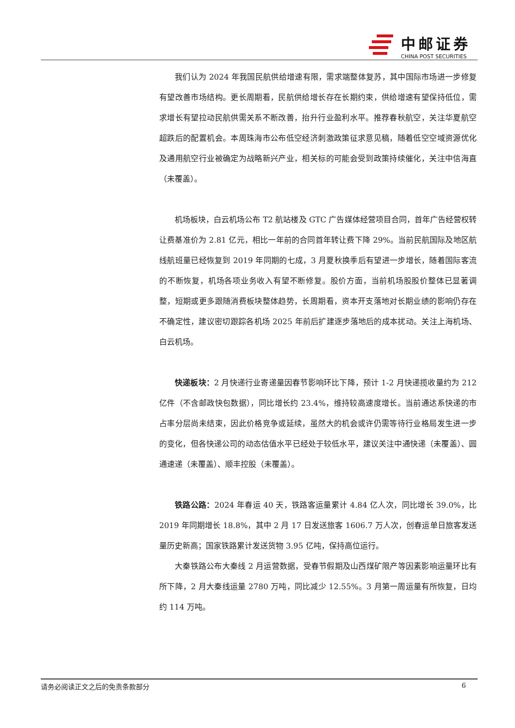中邮证券
CHINA POST SECURITIES
我们认为 2024 年我国民航供给增速有限，需求端整体复苏，其中国际市场进一步修复有望改善市场结构。更长周期看，民航供给增长存在长期约束，供给增速有望保持低位，需求增长有望拉动民航供需关系不断改善，抬升行业盈利水平。推荐春秋航空，关注华夏航空超跌后的配置机会。本周珠海市公布低空经济刺激政策征求意见稿，随着低空空域资源优化及通用航空行业被确定为战略新兴产业，相关标的可能会受到政策持续催化，关注中信海直（未覆盖）。
机场板块，白云机场公布 T2 航站楼及 GTC 广告媒体经营项目合同，首年广告经营权转让费基准价为 2.81 亿元，相比一年前的合同首年转让费下降 29%。当前民航国际及地区航线航班量已经恢复到 2019 年同期的七成，3 月夏秋换季后有望进一步增长，随着国际客流的不断恢复，机场各项业务收入有望不断修复。股价方面，当前机场股股价整体已显著调整，短期或更多跟随消费板块整体趋势，长周期看，资本开支落地对长期业绩的影响仍存在不确定性，建议密切跟踪各机场 2025 年前后扩建逐步落地后的成本扰动。关注上海机场、白云机场。
快递板块：2 月快递行业寄递量因春节影响环比下降，预计 1-2 月快递揽收量约为 212 亿件（不含邮政快包数据），同比增长约 23.4%，维持较高速度增长。当前通达系快递的市占率分层尚未结束，因此价格竞争或延续，虽然大的机会或许仍需等待行业格局发生进一步的变化，但各快递公司的动态估值水平已经处于较低水平，建议关注中通快递（未覆盖）、圆通速递（未覆盖）、顺丰控股（未覆盖）。
铁路公路：2024 年春运 40 天，铁路客运量累计 4.84 亿人次，同比增长 39.0%，比 2019 年同期增长 18.8%，其中 2 月 17 日发送旅客 1606.7 万人次，创春运单日旅客发送量历史新高；国家铁路累计发送货物 3.95 亿吨，保持高位运行。
大秦铁路公布大秦线 2 月运营数据，受春节假期及山西煤矿限产等因素影响运量环比有所下降，2 月大秦线运量 2780 万吨，同比减少 12.55%。3 月第一周运量有所恢复，日均约 114 万吨。
请务必阅读正文之后的免责条款部分 6